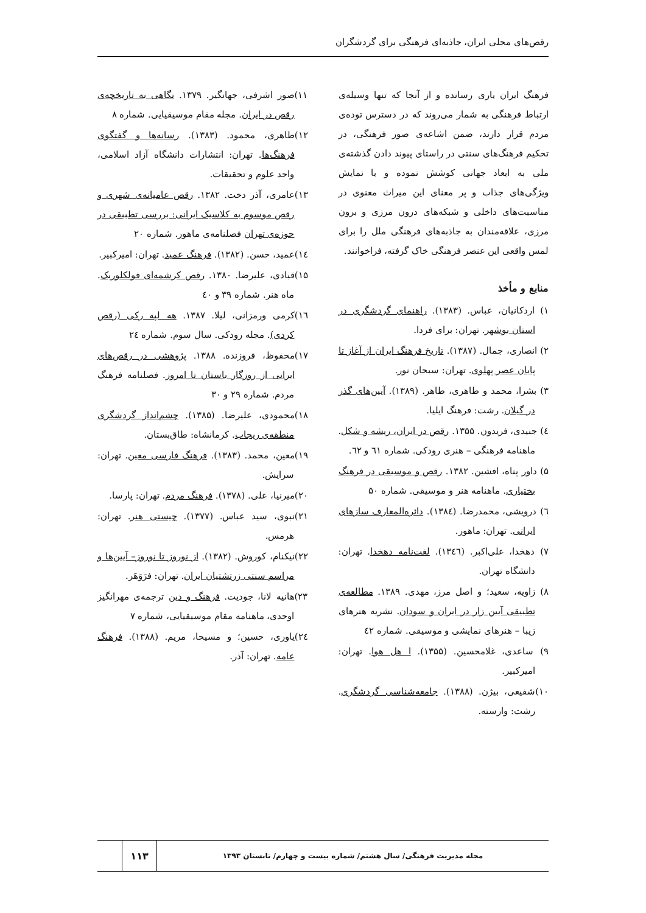رقص‌های محلی ایران، جاذبه‌ای فرهنگی برای گردشگران
فرهنگ ایران یاری رسانده و از آنجا که تنها وسیله‌ی ارتباط فرهنگی به شمار می‌روند که در دسترس توده‌ی مردم قرار دارند، ضمن اشاعه‌ی صور فرهنگی، در تحکیم فرهنگ‌های سنتی در راستای پیوند دادن گذشته‌ی ملی به ابعاد جهانی کوشش نموده و با نمایش ویژگی‌های جذاب و پر معنای این میراث معنوی در مناسبت‌های داخلی و شبکه‌های درون مرزی و برون مرزی، علاقه‌مندان به جاذبه‌های فرهنگی ملل را برای لمس واقعی این عنصر فرهنگی خاک گرفته، فراخوانند.
منابع و مأخذ
۱) اردکانیان، عباس. (۱۳۸۳). راهنمای گردشگری در استان بوشهر. تهران: برای فردا.
۲) انصاری، جمال. (۱۳۸۷). تاریخ فرهنگ ایران از آغاز تا پایان عصر پهلوی. تهران: سبحان نور.
۳) بشرا، محمد و طاهری، طاهر. (۱۳۸۹). آیین‌های گذر در گیلان. رشت: فرهنگ ایلیا.
٤) جنیدی، فریدون. ۱۳۵۵. رقص در ایران، ریشه و شکل. ماهنامه فرهنگی – هنری رودکی. شماره ٦۱ و ٦۲.
۵) داور پناه، افشین. ۱۳۸۲. رقص و موسیقی در فرهنگ بختیاری. ماهنامه هنر و موسیقی. شماره ۵۰
٦) درویشی، محمدرضا. (۱۳۸٤). دائره‌المعارف سازهای ایرانی. تهران: ماهور.
۷) دهخدا، علی‌اکبر. (۱۳٤٦). لغت‌نامه دهخدا. تهران: دانشگاه تهران.
۸) زاویه، سعید؛ و اصل مرز، مهدی. ۱۳۸۹. مطالعه‌ی تطبیقی آیین زار در ایران و سودان. نشریه هنرهای زیبا – هنرهای نمایشی و موسیقی. شماره ٤۲
۹) ساعدی، غلامحسین. (۱۳۵۵). ا هل هوا. تهران: امیرکبیر.
۱۰)شفیعی، بیژن. (۱۳۸۸). جامعه‌شناسی گردشگری. رشت: وارسته.
۱۱)صور اشرفی، جهانگیر. ۱۳۷۹. نگاهی به تاریخچه‌ی رقص در ایران. مجله مقام موسیقیایی. شماره ۸
۱۲)طاهری، محمود. (۱۳۸۳). رسانه‌ها و گفتگوی فرهنگ‌ها. تهران: انتشارات دانشگاه آزاد اسلامی، واحد علوم و تحقیقات.
۱۳)عامری، آذر دخت. ۱۳۸۲. رقص عامیانه‌ی شهری و رقص موسوم به کلاسیک ایرانی: بررسی تطبیقی در حوزه‌ی تهران فصلنامه‌ی ماهور. شماره ۲۰
۱٤)عمید، حسن. (۱۳۸۲). فرهنگ عمید. تهران: امیرکبیر.
۱۵)قبادی، علیرضا. ۱۳۸۰. رقص کرشمه‌ای فولکلوریک. ماه هنر. شماره ۳۹ و ٤۰
۱٦)کرمی ورمزانی، لیلا. ۱۳۸۷. هه لپه رکی (رقص کردی). مجله رودکی. سال سوم. شماره ۲٤
۱۷)محفوظ، فروزنده. ۱۳۸۸. پژوهشی در رقص‌های ایرانی از روزگار باستان تا امروز. فصلنامه فرهنگ مردم. شماره ۲۹ و ۳۰
۱۸)محمودی، علیرضا. (۱۳۸۵). چشم‌انداز گردشگری منطقه‌ی ریجاب. کرمانشاه: طاق‌بستان.
۱۹)معین، محمد. (۱۳۸۳). فرهنگ فارسی معین. تهران: سرایش.
۲۰)میرنیا، علی. (۱۳۷۸). فرهنگ مردم. تهران: پارسا.
۲۱)نبوی، سید عباس. (۱۳۷۷). چیستی هنر. تهران: هرمس.
۲۲)نیکنام، کوروش. (۱۳۸۲). از نوروز تا نوروز– آیین‌ها و مراسم سنتی زرتشتیان ایران. تهران: فرَوَهَر.
۲۳)هانیه لانا، جودیت. فرهنگ و دین ترجمه‌ی مهرانگیز اوحدی، ماهنامه مقام موسیقیایی، شماره ۷
۲٤)یاوری، حسین؛ و مسیحا، مریم. (۱۳۸۸). فرهنگ عامه. تهران: آذر.
مجله مدیریت فرهنگی/ سال هشتم/ شماره بیست و چهارم/ تابستان ۱۳۹۳
۱۱۳